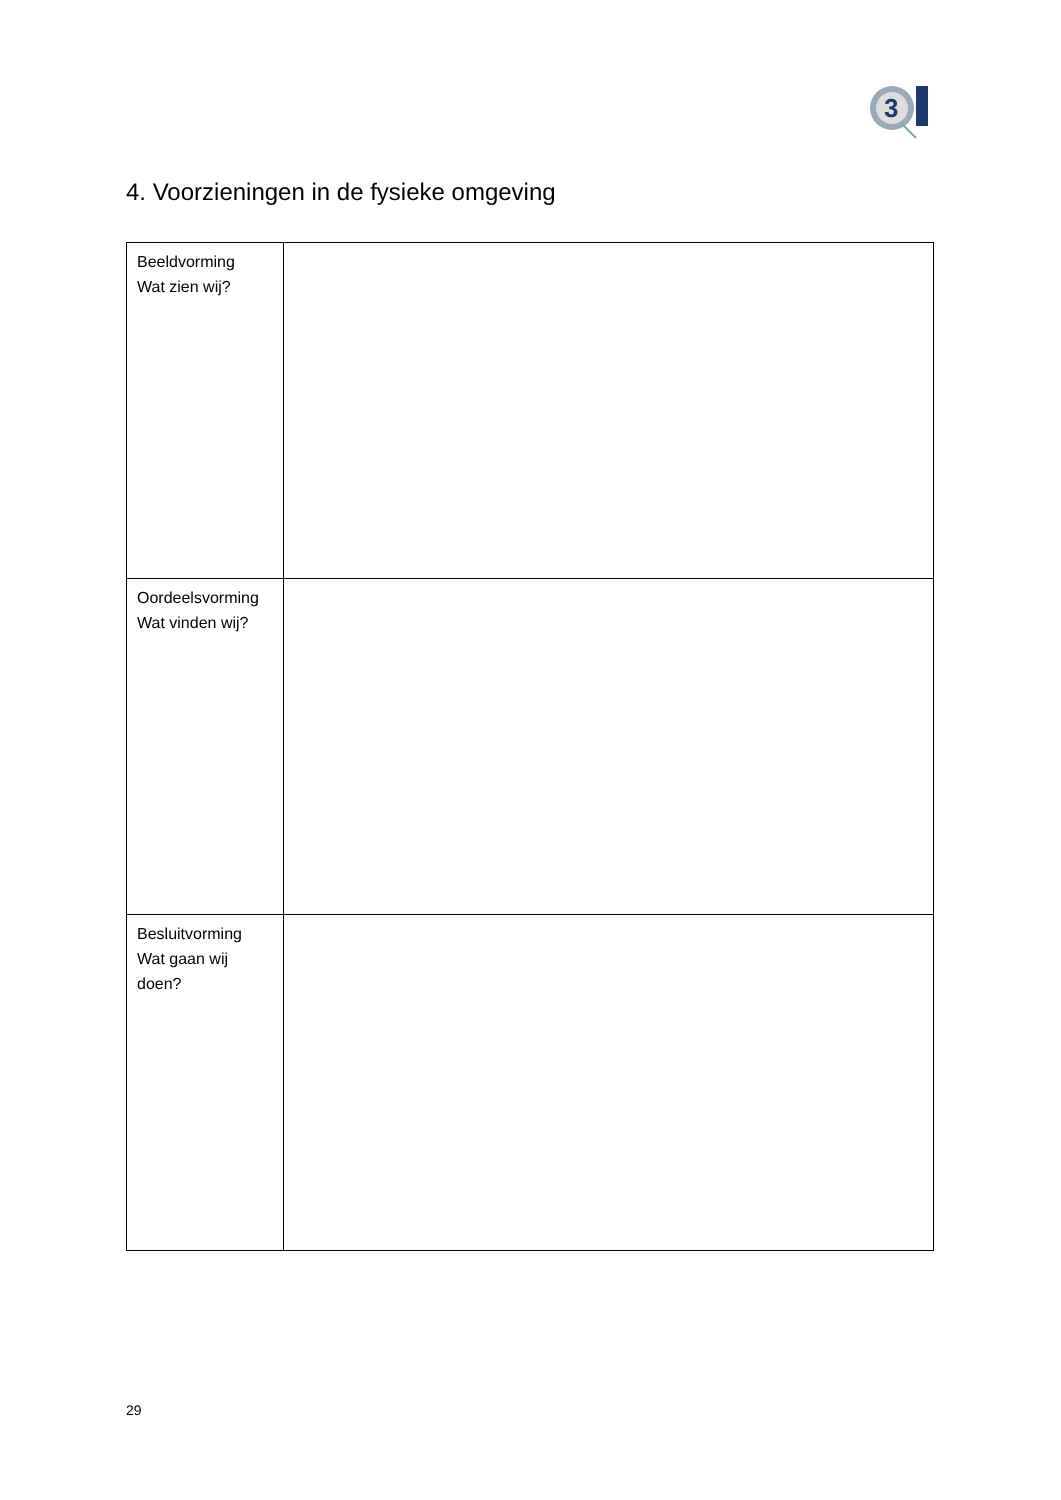3
4. Voorzieningen in de fysieke omgeving
| Beeldvorming Wat zien wij? | |
| Oordeelsvorming Wat vinden wij? | |
| Besluitvorming Wat gaan wij doen? | |
29